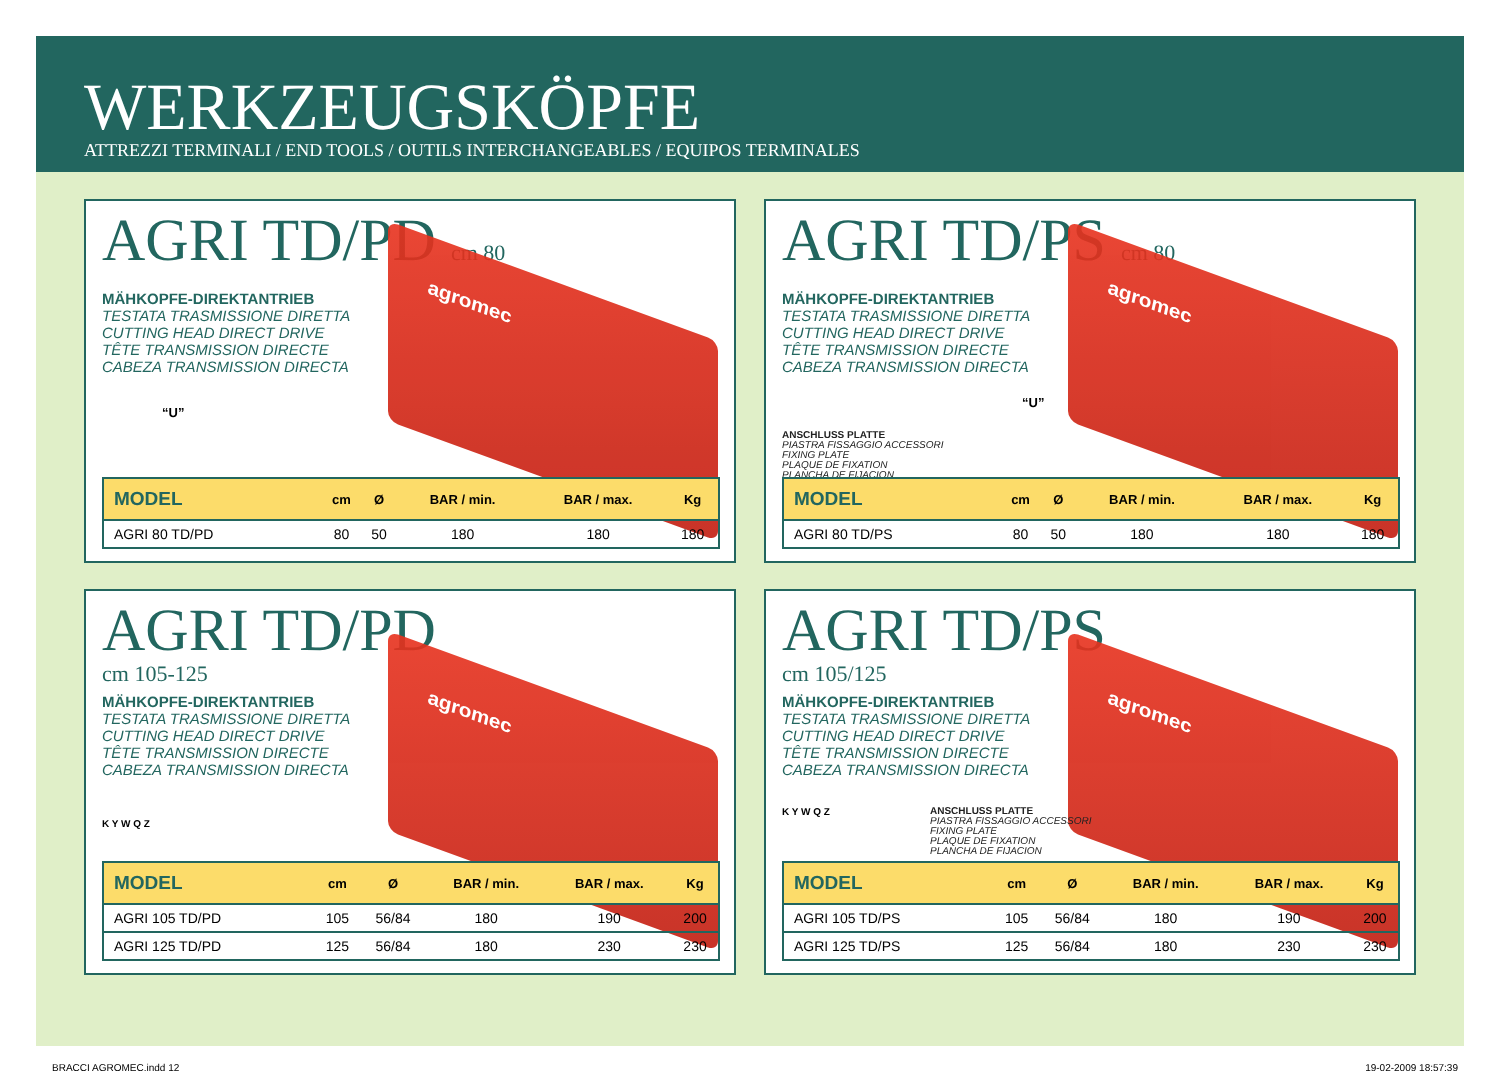WERKZEUGSKÖPFE
ATTREZZI TERMINALI / END TOOLS / OUTILS INTERCHANGEABLES / EQUIPOS TERMINALES
AGRI TD/PD cm 80
MÄHKOPFE-DIREKTANTRIEB
TESTATA TRASMISSIONE DIRETTA
CUTTING HEAD DIRECT DRIVE
TÊTE TRANSMISSION DIRECTE
CABEZA TRANSMISSION DIRECTA
“U”
agromec
| MODEL | cm | Ø | BAR / min. | BAR / max. | Kg |
| --- | --- | --- | --- | --- | --- |
| AGRI 80 TD/PD | 80 | 50 | 180 | 180 | 180 |
AGRI TD/PS cm 80
MÄHKOPFE-DIREKTANTRIEB
TESTATA TRASMISSIONE DIRETTA
CUTTING HEAD DIRECT DRIVE
TÊTE TRANSMISSION DIRECTE
CABEZA TRANSMISSION DIRECTA
“U”
ANSCHLUSS PLATTE
PIASTRA FISSAGGIO ACCESSORI
FIXING PLATE
PLAQUE DE FIXATION
PLANCHA DE FIJACION
agromec
| MODEL | cm | Ø | BAR / min. | BAR / max. | Kg |
| --- | --- | --- | --- | --- | --- |
| AGRI 80 TD/PS | 80 | 50 | 180 | 180 | 180 |
AGRI TD/PD
cm 105-125
MÄHKOPFE-DIREKTANTRIEB
TESTATA TRASMISSIONE DIRETTA
CUTTING HEAD DIRECT DRIVE
TÊTE TRANSMISSION DIRECTE
CABEZA TRANSMISSION DIRECTA
K Y W Q Z
agromec
| MODEL | cm | Ø | BAR / min. | BAR / max. | Kg |
| --- | --- | --- | --- | --- | --- |
| AGRI 105 TD/PD | 105 | 56/84 | 180 | 190 | 200 |
| AGRI 125 TD/PD | 125 | 56/84 | 180 | 230 | 230 |
AGRI TD/PS
cm 105/125
MÄHKOPFE-DIREKTANTRIEB
TESTATA TRASMISSIONE DIRETTA
CUTTING HEAD DIRECT DRIVE
TÊTE TRANSMISSION DIRECTE
CABEZA TRANSMISSION DIRECTA
K Y W Q Z
ANSCHLUSS PLATTE
PIASTRA FISSAGGIO ACCESSORI
FIXING PLATE
PLAQUE DE FIXATION
PLANCHA DE FIJACION
agromec
| MODEL | cm | Ø | BAR / min. | BAR / max. | Kg |
| --- | --- | --- | --- | --- | --- |
| AGRI 105 TD/PS | 105 | 56/84 | 180 | 190 | 200 |
| AGRI 125 TD/PS | 125 | 56/84 | 180 | 230 | 230 |
BRACCI AGROMEC.indd 12 19-02-2009 18:57:39